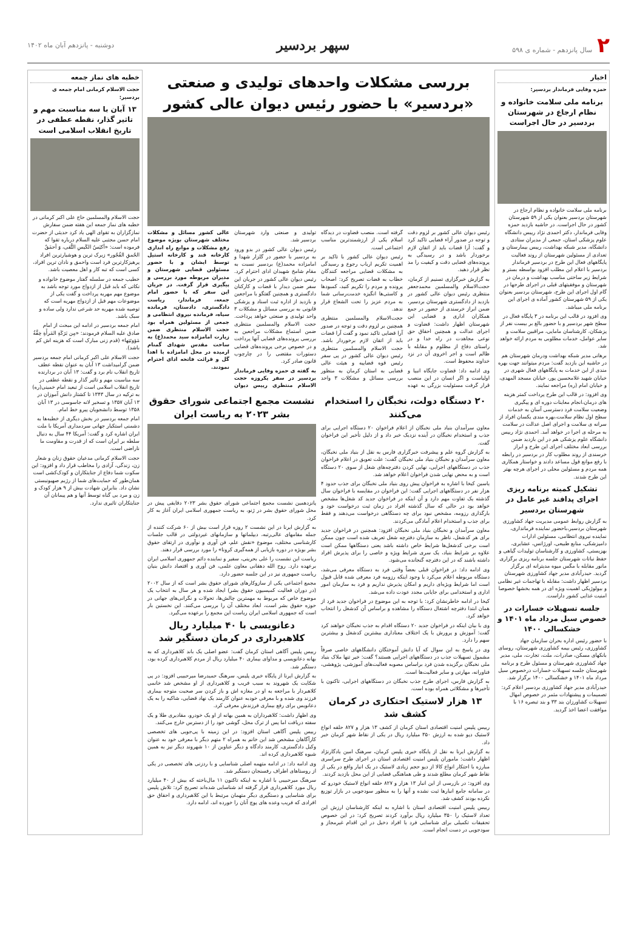۲سال پانزدهم - شماره ی ۵۹۸
سپهر بردسیر
دوشنبه - پانزدهم آبان ماه ۱۴۰۲
اخبار
حمزه وفایی فرماندار بردسیر:
برنامه ملی سلامت خانواده و نظام ارجاع در شهرستان بردسیر در حال اجراست
برنامه ملی سلامت خانواده و نظام ارجاع در شهرستان بردسیر بعنوان یکی از ۵۹ شهرستان کشور در حال اجراست. در حاشیه بازدید حمزه وفایی فرماندار، دکتر احمدی نژاد رییس دانشگاه علوم پزشکی استان، جمعی از مدیران ستادی دانشگاه، مدیر شبکه بهداشت، رییس بیمارستان و تعدادی از مسئولین شهرستان از روند فعالیت پایگاههای فعال این طرح در بردسیر فرماندار بردسیر با اعلام این مطلب افزود بواسطه بستر و شرایط زیر ساختی مناسب بهداشت و درمان در شهرستان و موفقیتهای قبلی در اجرای طرحها در گام اول اجرای این طرح، شهرستان بردسیر بعنوان یکی از ۵۹ شهرستان کشور آماده ی اجرای این برنامه ملی میباشد.
وی افزود در قالب این برنامه در ۳ پایگاه فعال در سطح شهر بردسیر و با حضور بالغ بر بیست نفر از پزشکان، کارشناسان مامایی، مراقبین سلامت و سایر عوامل، خدمات مطلوبی به مردم ارائه خواهد شد.
برهانی مدیر شبکه بهداشت ودرمان شهرستان هم در حاشیه این بازدید گفت: مردم میتوانند جهت بهره مندی از این خدمات به پایگاههای فعال شهری در خیابان شهید غلامحسین پور، خیابان مسجد المهدی، و خیابان امام (ره) مراجعه نمایند.
وی افزود: در قالب این طرح پرداخت کمتر هزینه های درمان،انجام معاینات دوره ای و پیگیری وضعیت سلامت فرد دسترسی آسان به خدمات سطح اول نظام سلامت،بهره مندی یکسان افراد از سرانه ی سلامت و اجرای اصل عدالت در سلامت به مرحله ی اجرا در خواهد آمد. احمدی نژاد رییس دانشگاه علوم پزشکی هم در این بازدید ضمن بررسی ابعاد مختلف اجرای این طرح و ابراز خرسندی از روند مطلوب کار در بردسیر در رابطه با رفع موانع قول مساعد دادند و خواستار همکاری همه مردم و مسئولین محلی در اجرای هرچه بهتر این طرح شدند.
تشکیل کمیته برنامه ریزی اجرای پدافند غیر عامل در شهرستان بردسیر
به گزارش روابط عمومی مدیریت جهاد کشاورزی شهرستان بردسیر،باحضور نماینده فرمانداری، نماینده نیروی انتظامی، مسئولین ادارات دامپزشکی، منابع طبیعی، اورژانس، عشایری، بهزیستی، کشاورزی و کارشناسان تولیدات گیاهی و حفظ نباتات شهرستان جلسه برنامه ریزی برگزاری مانور مقابله با مگس میوه مدیترانه ای برگزار گردید. حیدرآبادی مدیر جهاد کشاورزی شهرستان بردسیر اظهار داشت: مقابله با تهاجمات غیر نظامی و بیولوژیکی اهمیت ویژه ای در همه بخشها خصوصا امنیت غذایی کشور داراست.
جلسه تسهیلات خسارات در خصوص سیل مرداد ماه ۱۴۰۱ و خشکسالی ۱۴۰۰
با حضور رئیس اداره بحران سازمان جهاد کشاورزی، رئیس بیمه کشاورزی شهرستان، روسای بانکهای مسکن، صادرات، ملت، تجارت، ملی، مدیر جهاد کشاورزی شهرستان و مسئول طرح و برنامه شهرستان جلسه تسهیلات خسارات درخصوص سیل مرداد ماه ۱۴۰۱ و خشکسالی ۱۴۰۰ برگزار شد.
حیدرآبادی مدیر جهاد کشاورزی بردسیر اعلام کرد: تصمیمات و پیشنهادات مثمر در خصوص امهال تسهیلات کشاورزان بند ۳۳ و بند تبصره ۱۶ با موافقت اعضا اخذ گردید.
بررسی مشکلات واحدهای تولیدی و صنعتی «بردسیر» با حضور رئیس دیوان عالی کشور
رئیس دیوان عالی کشور بر لزوم دقت و توجه در صدور آراء قضایی تاکید کرد و گفت: آرا قضات باید از اتقان لازم برخوردار باشد و در رسیدگی به پرونده‌های قضایی دقت و کیفیت را مد نظر قرار دهید.
به گزارش خبرگزاری تسنیم از کرمان، حجت‌الاسلام والمسلمین محمدجعفر منتظری رئیس دیوان عالی کشور در بازدید از دادگستری شهرستان بردسیر، ضمن ابراز خرسندی از حضور در جمع همکاران اداری و قضایی این شهرستان اظهار داشت: قضاوت و اجرای عدالت و همچنین احقاق حق نوعی مجاهدت در راه خدا و در راستای دفاع از مظلوم و مقابله با ظالم است و اجر اخروی آن در نزد خداوند محفوظ است.
وی ادامه داد: قضاوت جایگاه انبیا و اولیاست و اگر انسان در این منصب قرار گرفت مسئولیت بزرگی به عهده گرفته است. منصب قضاوت در دیدگاه اسلام یکی از ارزشمندترین مناسب اجتماعی است.
رئیس دیوان عالی کشور با تاکید بر اهمیت تکریم ارباب رجوع و رسیدگی به مشکلات قضایی مراجعه کنندگان خطاب به قضات تصریح کرد: اصحاب پرونده و مردم را تکریم کنید، کمبودها و کاستی‌ها انگیزه خدمت‌رسانی شما به مردم عزیز را تحت الشعاع قرار ندهد.
حجت‌الاسلام والمسلمین منتظری همچنین بر لزوم دقت و توجه در صدور آرا قضایی تاکید نمود و گفت آرا قضات باید از اتقان لازم برخوردار باشد. حجت الاسلام والمسلمین منتظری رئیس دیوان عالی کشور در پی سفر رئیس قوه قضاییه و هیئت عالی قضایی به استان کرمان به منظور بررسی مسائل و مشکلات ۳ واحد تولیدی و صنعتی وارد شهرستان بردسیر شد.
رئیس دیوان عالی کشور در بدو ورود به بردسیر با حضور در گلزار شهدا و امامزاده محمد(ع) بردسیر نسبت به مقام شامخ شهیدان ادای احترام کرد. رئیس دیوان عالی کشور در جریان این سفر ضمن دیدار با قضات و کارکنان دادگستری و همچنین گفتگو با مراجعین و بازدید از اداره ثبت اسناد و پزشکی قانونی به بررسی مسائل و مشکلات ۳ واحد تولیدی و صنعتی خواهد پرداخت. حجت الاسلام والمسلمین منتظری ضمن استماع مشکلات مراجعین به بررسی پرونده‌های قضایی آنها پرداخت و در خصوص برخی پرونده‌های قضایی دستورات مقتضی را در چارچوب قانون صادر کرد.
به گفته ی حمزه وفایی فرماندار بردسیر در سفر یکروزه حجت الاسلام منتظری رییس دیوان عالی کشور مسائل و مشکلات مختلف شهرستان بویژه موضوع رفع مشکلات و موانع راه اندازی کارخانه قند و کارخانه استیل توسط ایشان و با حضور مسئولین قضایی شهرستان و مدیران مربوطه مورد بررسی و پیگیری قرار گرفت. در جریان این سفر که با حضور امام جمعه، فرماندار، ریاست دادگستری، دادستان، فرمانده سپاه، فرمانده نیروی انتظامی و جمعی از مسئولین همراه بود حجت الاسلام منتظری ضمن زیارت امامزاده سید محمد(ع) به ساحت مقدس شهدای گمنام ارمیده در محل امامزاده با اهدا گل و قرائت فاتحه ادای احترام نمودند.
۲۰ دستگاه دولت، نخبگان را استخدام می‌کنند
معاون سرآمدان بنیاد ملی نخبگان از اعلام فراخوان ۲۰ دستگاه اجرایی برای جذب و استخدام نخبگان در آینده نزدیک خبر داد و از دلیل تأخیر این فراخوان گفت.
به گزارش گروه علم و پیشرفت خبرگزاری فارس به نقل از بنیاد ملی نخبگان، معاون سرآمدان و نخبگان بنیاد ملی نخبگان گفت: علت تعویق در اعلام فراخوان جذب در دستگاههای اجرایی، نهایی کردن دفترچه‌های شغل از سوی ۲۰ دستگاه است و به محض نهایی شدن فراخوان اعلام خواهد شد.
یاسین کیخا با اشاره به فراخوان پیش روی بنیاد ملی نخبگان برای جذب حدود ۴ هزار نفر در دستگاههای اجرایی گفت: این فراخوان در مقایسه با فراخوان سال گذشته یک تفاوت مهم دارد و آن اینکه در فراخوان جدید کد شغل‌ها مشخص خواهد بود در حالی که سال گذشته افراد در زمان ثبت درخواست خود و بارگذاری رزومه، مشخص نبود برای چه دستگاهی درخواست می‌دهند و فقط برای جذب و استخدام اعلام آمادگی می‌کردند.
معاون سرآمدان و نخبگان بنیاد ملی نخبگان افزود: همچنین در فراخوان جدید برای هر کدشغل، ناظر به سازمان دفترچه شغل تعریف شده است چون ممکن است برخی کدشغل‌ها شرایط خاص داشته باشد یعنی دستگاهها ممکن است علاوه بر شرایط بنیاد، یک سری شرایط ویژه و خاصی را برای پذیرش افراد داشته باشند که در این دفترچه گنجانده می‌شود.
وی ادامه داد: در فراخوان قبلی بعضاً وقتی فرد به دستگاه معرفی می‌شد، دستگاه مربوطه اعلام می‌کرد با وجود اینکه رزومه فرد معرفی شده قابل قبول است اما شرایط ویژه‌ای داریم و امکان پذیرش نداریم و فرد به سازمان امور اداری و استخدامی برای جایابی مجدد عودت داده می‌شد.
کیخا در ادامه خاطرنشان کرد: با توجه به این موضوع در فراخوان جدید فرد از همان ابتدا دفترچه اشتغال دستگاه را مشاهده و براساس آن کدشغل را انتخاب خواهد کرد.
وی با بیان اینکه در فراخوان جدید ۲۰ دستگاه اقدام به جذب نخبگان خواهند کرد گفت: آموزش و پرورش با یک اختلاف معناداری بیشترین کدشغل و بیشترین سهم را دارد.
وی در پاسخ به این سوال که آیا دانش آموختگان دانشگاههای خاصی صرفاً مشمول تسهیلات جذب در دستگاههای اجرایی هستند؟ گفت: خیر تنها ملاک بنیاد ملی نخبگان برگزیده شدن فرد براساس مصوبه فعالیت‌های آموزشی، پژوهشی، فناورانه، مهارتی و سایر فعالیت‌ها است.
به گزارش فارس، اجرای طرح جذب نخبگان در دستگاههای اجرایی، تاکنون با تأخیرها و مشکلاتی همراه بوده است.
۱۳ هزار لاستیک احتکاری در کرمان کشف شد
رییس پلیس امنیت اقتصادی استان کرمان از کشف ۱۳ هزار و ۸۲۷ حلقه انواع لاستیک دپو شده به ارزش ۳۵۰ میلیارد ریال در یکی از نقاط شهر کرمان خبر داد.
به گزارش ایرنا به نقل از پایگاه خبری پلیس کرمان، سرهنگ امین یادگارنژاد اظهار داشت: ماموران پلیس امنیت اقتصادی استان در اجرای طرح سراسری مبارزه با احتکار انواع کالا از دپو حجم زیادی لاستیک در یک انبار واقع در یکی از نقاط شهر کرمان مطلع شدند و طی هماهنگی قضایی از این محل بازدید کردند.
وی افزود: در بازرسی از این انبار ۱۳ هزار و ۸۲۷ حلقه انواع لاستیک خودرو که در سامانه جامع انبارها ثبت نشده و آنها را به منظور سودجویی در بازار توزیع نکرده بودند کشف شد.
رییس پلیس امنیت اقتصادی استان با اشاره به اینکه کارشناسان ارزش این تعداد لاستیک را ۳۵۰ میلیارد ریال برآورد کردند تصریح کرد: در این خصوص تحقیقات تکمیلی برای شناسایی فرد یا افراد دخیل در این اقدام غیرمجاز و سودجویی در دست انجام است.
نشست مجمع اجتماعی شورای حقوق بشر ۲۰۲۳ به ریاست ایران
پانزدهمین نشست مجمع اجتماعی شورای حقوق بشر ۲۰۲۳ دقایقی پیش در محل شورای حقوق بشر در ژنو، به ریاست جمهوری اسلامی ایران آغاز به کار کرد.
به گزارش ایرنا در این نشست ۲ روزه قرار است بیش از ۶۰ شرکت کننده از جمله مقامهای عالی‌رتبه، دیپلماتها و سازمانهای غیردولتی در قالب جلسات کارشناسی مختلف، موضوع «نقش علم، فن آوری و نوآوری در ارتقای حقوق بشر بویژه در دوره بازیابی از همه‌گیری کرونا» را مورد بررسی قرار دهند.
ریاست این نشست را علی بحرینی، سفیر و نماینده دائم جمهوری اسلامی ایران برعهده دارد. روح الله دهقانی معاون علمی، فن آوری و اقتصاد دانش بنیان ریاست جمهوری نیز در این جلسه حضور دارد.
مجمع اجتماعی یکی از سازوکارهای شورای حقوق بشر است که از سال ۲۰۰۲ (در دوران فعالیت کمیسیون حقوق بشر) ایجاد شده و هر سال به انتخاب یک موضوع خاص که مربوط به مهمترین چالش‌ها، تحولات و نگرانی‌های جهانی در حوزه حقوق بشر است، ابعاد مختلف آن را بررسی می‌کنند. این نخستین بار است که جمهوری اسلامی ایران ریاست این مجمع را برعهده می‌گیرد.
دعانویسی با ۴۰ میلیارد ریال کلاهبرداری در کرمان دستگیر شد
رییس پلیس آگاهی استان کرمان گفت: عضو اصلی یک باند کلاهبرداری که به بهانه دعانویسی و مداوای بیماری ۴۰ میلیارد ریال از مردم کلاهبرداری کرده بود، دستگیر شد.
به گزارش ایرنا از پایگاه خبری پلیس، سرهنگ حمیدرضا میرحبیبی افزود: در پی شکایت یک شهروند به سبب فریب و کلاهبرداری از او مشخص شد خانمی کلاهبردار با مراجعه به او در مغازه اش و باز کردن سر صحبت متوجه بیماری فرزند وی شده و با معرفی خودبه عنوان کارمند یک نهاد قضایی، شاکیه را به یک دعانویس برای رفع بیماری فرزندش معرفی کرد.
وی اظهار داشت: کلاهبرداران به همین بهانه از او یک خودرو، مقادیری طلا و یک سفته دریافت اما پس از ترک محل، گوشی خود را از دسترس خارج می‌کنند.
رییس پلیس آگاهی استان افزود: در این زمینه با پی‌جویی های تخصصی کارآگاهان مشخص شد این خانم به همراه ۲ متهم دیگر با معرفی خود به عنوان وکیل دادگستری، کارمند دادگاه و دیگر عناوین از ۱۰ شهروند دیگر نیز به همین شیوه کلاهبرداری کرده اند.
وی ادامه داد: در ادامه متهمه اصلی شناسایی و با ردزنی های تخصصی در یکی از روستاهای اطراف رفسنجان دستگیر شد.
سرهنگ میرحبیبی با اشاره به اینکه تاکنون ۱۱ مال‌باخته که بیش از ۴۰ میلیارد ریال مورد کلاهبرداری قرار گرفته اند شناسایی شده‌اند تصریح کرد: تلاش پلیس برای شناسایی و دستگیری دیگر متهمان مرتبط با این کلاهبرداری و احقاق حق افرادی که فریب وعده های پوچ آنان را خورده اند، ادامه دارد.
خطبه های نماز جمعه
حجت الاسلام کرمانی امام جمعه ی بردسیر:
۱۳ آبان با سه مناسبت مهم و تاثیر گذار، نقطه عطفی در تاریخ انقلاب اسلامی است
حجت الاسلام والمسلمین حاج علی اکبر کرمانی در خطبه های نماز جمعه این هفته ضمن سفارش نمازگزاران به تقوای الهی یاد کرد حدیثی از حضرت امام حسن مجتبی علیه السلام درباره تقوا که فرموده است: «اَکیَسُ الکَیسِ التُّقی، وَ اَحمَقُ الحُمقِ الفُجُور» زیرک ترین و هوشیارترین افراد پرهیزکارترین فرد است واحمق و نادان ترین افراد، کسی است که تبه کار و اهل معصیت باشد.
خطیب جمعه در سلسله گفتار موضوع خانواده و نکاتی که باید قبل از ازدواج مورد توجه باشد به موضوع مهم مهریه پرداخت و گفت یکی از موضوعات مهم قبل از ازدواج مهریه است که توصیه شده مهریه حد شرعی ندارد ولی ساده و سبک باشد.
امام جمعه بردسیر در ادامه این مبحث از امام صادق علیه السلام فرمودند: «مِن بَرَکَةِ المَرأَةِ خِفَّةُ مَؤونَتِها» (قدم زنی مبارک است که هزینه اش کم باشد).
حجت الاسلام علی اکبر کرمانی امام جمعه بردسیر ضمن گرامیداشت ۱۳ آبان به عنوان نقطه عطف تاریخ انقلاب نام برد و گفت: ۱۳ آبان در بردارنده سه مناسبت مهم و تاثیر گذار و نقطه عطفی در تاریخ انقلاب اسلامی است از تبعید امام خمینی(ره) به ترکیه در سال ۱۳۴۳ تا کشتار دانش آموزان در ۱۳ آبان ۱۳۵۷ و تسخیر لانه جاسوسی در ۱۳ آبان ۱۳۵۸ توسط دانشجویان پیرو خط امام.
امام جمعه بردسیر در بخش دیگری از خطبه‌ها به دشمنی استکبار جهانی سردمداری آمریکا با ملت ایران اشاره کرد و گفت: آمریکا ۴۴ سال به دنبال سلطه بر ایران است که از قدرت و مقاومت ما ناراضی است.
حجت الاسلام کرمانی مدعیان حقوق زنان و شعار زن، زندگی، آزادی را مخاطب قرار داد و افزود: این سکوت شما دفاع از جنایتکاران و کودک‌کشی است همان‌طور که حمایت‌های شما از رژیم صهیونیستی نشان داد. بنابراین شهادت بیش از ۹ هزار کودک و زن و مرد بی گناه توسط آنها و هم پیمانان آن جنایتکاران تاثیری ندارد.